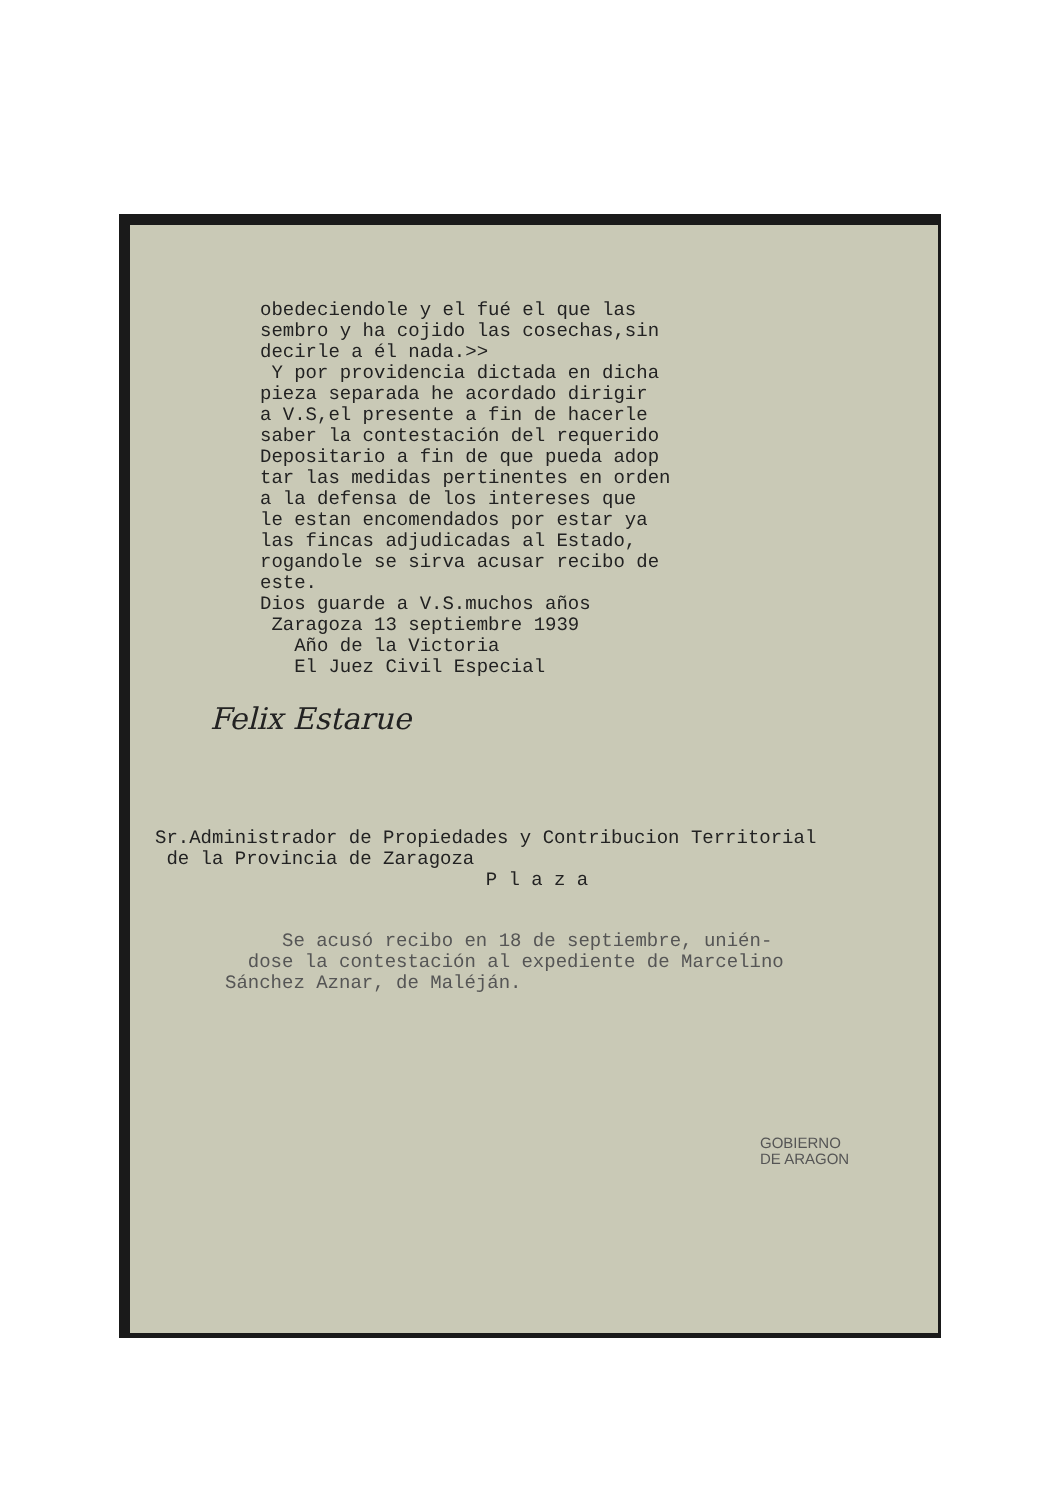obedeciendole y el fué el que las
sembro y ha cojido las cosechas,sin
decirle a él nada.>>
Y por providencia dictada en dicha
pieza separada he acordado dirigir
a V.S,el presente a fin de hacerle
saber la contestación del requerido
Depositario a fin de que pueda adop
tar las medidas pertinentes en orden
a la defensa de los intereses que
le estan encomendados por estar ya
las fincas adjudicadas al Estado,
rogandole se sirva acusar recibo de
este.
Dios guarde a V.S.muchos años
Zaragoza 13 septiembre 1939
Año de la Victoria
El Juez Civil Especial
Felix Estarue
Sr.Administrador de Propiedades y Contribucion Territorial
de la Provincia de Zaragoza
P l a z a
Se acusó recibo en 18 de septiembre, unién-
dose la contestación al expediente de Marcelino
Sánchez Aznar, de Maléján.
GOBIERNO
DE ARAGON